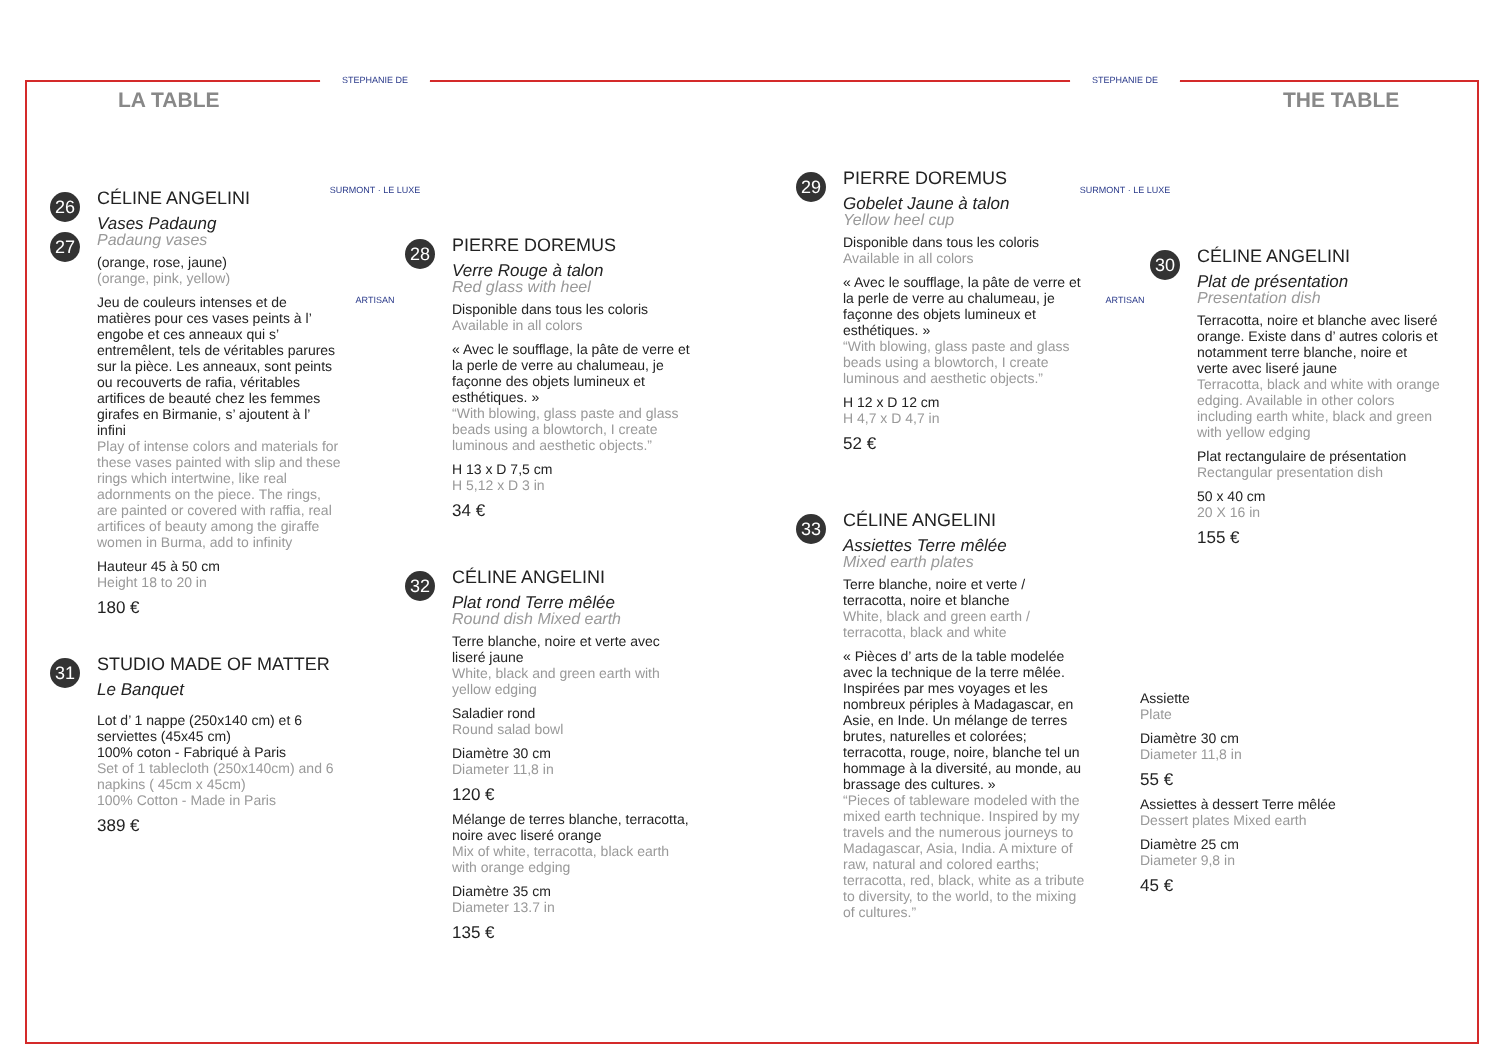LA TABLE
STEPHANIE DE SURMONT · LE LUXE ARTISAN
STEPHANIE DE SURMONT · LE LUXE ARTISAN
THE TABLE
26
27
CÉLINE ANGELINI
Vases Padaung
Padaung vases
(orange, rose, jaune)
(orange, pink, yellow)
Jeu de couleurs intenses et de matières pour ces vases peints à l’ engobe et ces anneaux qui s’ entremêlent, tels de véritables parures sur la pièce. Les anneaux, sont peints ou recouverts de rafia, véritables artifices de beauté chez les femmes girafes en Birmanie, s’ ajoutent à l’ infini
Play of intense colors and materials for these vases painted with slip and these rings which intertwine, like real adornments on the piece. The rings, are painted or covered with raffia, real artifices of beauty among the giraffe women in Burma, add to infinity
Hauteur 45 à 50 cm
Height 18 to 20 in
180 €
31
STUDIO MADE OF MATTER
Le Banquet
Lot d’ 1 nappe (250x140 cm) et 6 serviettes (45x45 cm)
100% coton - Fabriqué à Paris
Set of 1 tablecloth (250x140cm) and 6 napkins ( 45cm x 45cm)
100% Cotton - Made in Paris
389 €
28
PIERRE DOREMUS
Verre Rouge à talon
Red glass with heel
Disponible dans tous les coloris
Available in all colors
« Avec le soufflage, la pâte de verre et la perle de verre au chalumeau, je façonne des objets lumineux et esthétiques. »
“With blowing, glass paste and glass beads using a blowtorch, I create luminous and aesthetic objects.”
H 13 x D 7,5 cm
H 5,12 x D 3 in
34 €
32
CÉLINE ANGELINI
Plat rond Terre mêlée
Round dish Mixed earth
Terre blanche, noire et verte avec liseré jaune
White, black and green earth with yellow edging
Saladier rond
Round salad bowl
Diamètre 30 cm
Diameter 11,8 in
120 €
Mélange de terres blanche, terracotta, noire avec liseré orange
Mix of white, terracotta, black earth with orange edging
Diamètre 35 cm
Diameter 13.7 in
135 €
29
PIERRE DOREMUS
Gobelet Jaune à talon
Yellow heel cup
Disponible dans tous les coloris
Available in all colors
« Avec le soufflage, la pâte de verre et la perle de verre au chalumeau, je façonne des objets lumineux et esthétiques. »
“With blowing, glass paste and glass beads using a blowtorch, I create luminous and aesthetic objects.”
H 12 x D 12 cm
H 4,7 x D 4,7 in
52 €
33
CÉLINE ANGELINI
Assiettes Terre mêlée
Mixed earth plates
Terre blanche, noire et verte / terracotta, noire et blanche
White, black and green earth / terracotta, black and white
« Pièces d’ arts de la table modelée avec la technique de la terre mêlée. Inspirées par mes voyages et les nombreux périples à Madagascar, en Asie, en Inde. Un mélange de terres brutes, naturelles et colorées; terracotta, rouge, noire, blanche tel un hommage à la diversité, au monde, au brassage des cultures. »
“Pieces of tableware modeled with the mixed earth technique. Inspired by my travels and the numerous journeys to Madagascar, Asia, India. A mixture of raw, natural and colored earths; terracotta, red, black, white as a tribute to diversity, to the world, to the mixing of cultures.”
30
CÉLINE ANGELINI
Plat de présentation
Presentation dish
Terracotta, noire et blanche avec liseré orange. Existe dans d’ autres coloris et notamment terre blanche, noire et verte avec liseré jaune
Terracotta, black and white with orange edging. Available in other colors including earth white, black and green with yellow edging
Plat rectangulaire de présentation
Rectangular presentation dish
50 x 40 cm
20 X 16 in
155 €
Assiette
Plate
Diamètre 30 cm
Diameter 11,8 in
55 €
Assiettes à dessert Terre mêlée
Dessert plates Mixed earth
Diamètre 25 cm
Diameter 9,8 in
45 €